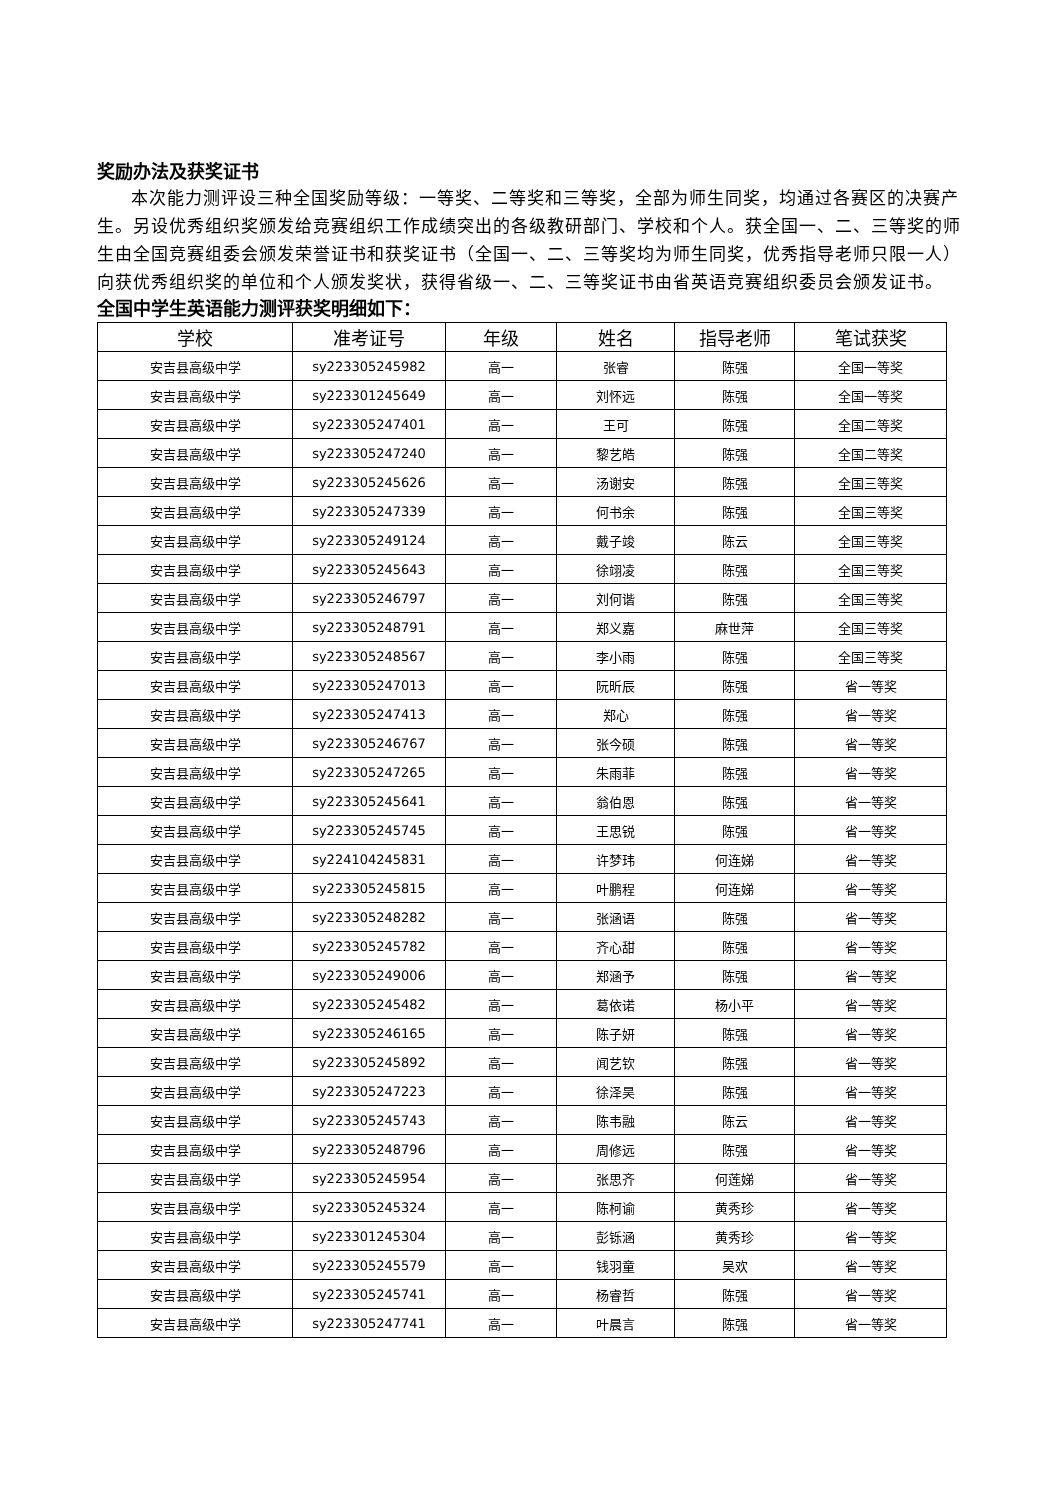奖励办法及获奖证书
本次能力测评设三种全国奖励等级：一等奖、二等奖和三等奖，全部为师生同奖，均通过各赛区的决赛产生。另设优秀组织奖颁发给竞赛组织工作成绩突出的各级教研部门、学校和个人。获全国一、二、三等奖的师生由全国竞赛组委会颁发荣誉证书和获奖证书（全国一、二、三等奖均为师生同奖，优秀指导老师只限一人）向获优秀组织奖的单位和个人颁发奖状，获得省级一、二、三等奖证书由省英语竞赛组织委员会颁发证书。
全国中学生英语能力测评获奖明细如下：
| 学校 | 准考证号 | 年级 | 姓名 | 指导老师 | 笔试获奖 |
| --- | --- | --- | --- | --- | --- |
| 安吉县高级中学 | sy223305245982 | 高一 | 张睿 | 陈强 | 全国一等奖 |
| 安吉县高级中学 | sy223301245649 | 高一 | 刘怀远 | 陈强 | 全国一等奖 |
| 安吉县高级中学 | sy223305247401 | 高一 | 王可 | 陈强 | 全国二等奖 |
| 安吉县高级中学 | sy223305247240 | 高一 | 黎艺皓 | 陈强 | 全国二等奖 |
| 安吉县高级中学 | sy223305245626 | 高一 | 汤谢安 | 陈强 | 全国三等奖 |
| 安吉县高级中学 | sy223305247339 | 高一 | 何书余 | 陈强 | 全国三等奖 |
| 安吉县高级中学 | sy223305249124 | 高一 | 戴子竣 | 陈云 | 全国三等奖 |
| 安吉县高级中学 | sy223305245643 | 高一 | 徐翊凌 | 陈强 | 全国三等奖 |
| 安吉县高级中学 | sy223305246797 | 高一 | 刘何谐 | 陈强 | 全国三等奖 |
| 安吉县高级中学 | sy223305248791 | 高一 | 郑义嘉 | 麻世萍 | 全国三等奖 |
| 安吉县高级中学 | sy223305248567 | 高一 | 李小雨 | 陈强 | 全国三等奖 |
| 安吉县高级中学 | sy223305247013 | 高一 | 阮昕辰 | 陈强 | 省一等奖 |
| 安吉县高级中学 | sy223305247413 | 高一 | 郑心 | 陈强 | 省一等奖 |
| 安吉县高级中学 | sy223305246767 | 高一 | 张今硕 | 陈强 | 省一等奖 |
| 安吉县高级中学 | sy223305247265 | 高一 | 朱雨菲 | 陈强 | 省一等奖 |
| 安吉县高级中学 | sy223305245641 | 高一 | 翁伯恩 | 陈强 | 省一等奖 |
| 安吉县高级中学 | sy223305245745 | 高一 | 王思锐 | 陈强 | 省一等奖 |
| 安吉县高级中学 | sy224104245831 | 高一 | 许梦玮 | 何连娣 | 省一等奖 |
| 安吉县高级中学 | sy223305245815 | 高一 | 叶鹏程 | 何连娣 | 省一等奖 |
| 安吉县高级中学 | sy223305248282 | 高一 | 张涵语 | 陈强 | 省一等奖 |
| 安吉县高级中学 | sy223305245782 | 高一 | 齐心甜 | 陈强 | 省一等奖 |
| 安吉县高级中学 | sy223305249006 | 高一 | 郑涵予 | 陈强 | 省一等奖 |
| 安吉县高级中学 | sy223305245482 | 高一 | 葛依诺 | 杨小平 | 省一等奖 |
| 安吉县高级中学 | sy223305246165 | 高一 | 陈子妍 | 陈强 | 省一等奖 |
| 安吉县高级中学 | sy223305245892 | 高一 | 闻艺钦 | 陈强 | 省一等奖 |
| 安吉县高级中学 | sy223305247223 | 高一 | 徐泽昊 | 陈强 | 省一等奖 |
| 安吉县高级中学 | sy223305245743 | 高一 | 陈韦融 | 陈云 | 省一等奖 |
| 安吉县高级中学 | sy223305248796 | 高一 | 周修远 | 陈强 | 省一等奖 |
| 安吉县高级中学 | sy223305245954 | 高一 | 张思齐 | 何莲娣 | 省一等奖 |
| 安吉县高级中学 | sy223305245324 | 高一 | 陈柯谕 | 黄秀珍 | 省一等奖 |
| 安吉县高级中学 | sy223301245304 | 高一 | 彭铄涵 | 黄秀珍 | 省一等奖 |
| 安吉县高级中学 | sy223305245579 | 高一 | 钱羽童 | 吴欢 | 省一等奖 |
| 安吉县高级中学 | sy223305245741 | 高一 | 杨睿哲 | 陈强 | 省一等奖 |
| 安吉县高级中学 | sy223305247741 | 高一 | 叶晨言 | 陈强 | 省一等奖 |